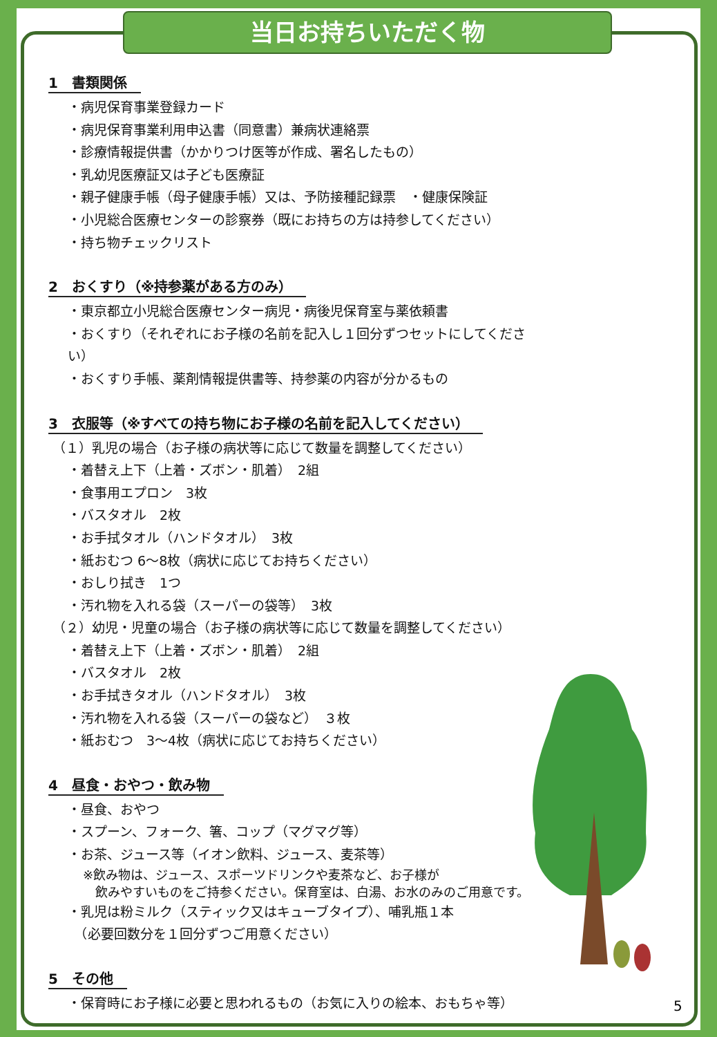当日お持ちいただく物
1　書類関係
・病児保育事業登録カード
・病児保育事業利用申込書（同意書）兼病状連絡票
・診療情報提供書（かかりつけ医等が作成、署名したもの）
・乳幼児医療証又は子ども医療証
・親子健康手帳（母子健康手帳）又は、予防接種記録票　・健康保険証
・小児総合医療センターの診察券（既にお持ちの方は持参してください）
・持ち物チェックリスト
2　おくすり（※持参薬がある方のみ）
・東京都立小児総合医療センター病児・病後児保育室与薬依頼書
・おくすり（それぞれにお子様の名前を記入し１回分ずつセットにしてください）
・おくすり手帳、薬剤情報提供書等、持参薬の内容が分かるもの
3　衣服等（※すべての持ち物にお子様の名前を記入してください）
（１）乳児の場合（お子様の病状等に応じて数量を調整してください）
・着替え上下（上着・ズボン・肌着）　2組
・食事用エプロン　3枚
・バスタオル　2枚
・お手拭タオル（ハンドタオル）　3枚
・紙おむつ 6～8枚（病状に応じてお持ちください）
・おしり拭き　1つ
・汚れ物を入れる袋（スーパーの袋等）　3枚
（２）幼児・児童の場合（お子様の病状等に応じて数量を調整してください）
・着替え上下（上着・ズボン・肌着）　2組
・バスタオル　2枚
・お手拭きタオル（ハンドタオル）　3枚
・汚れ物を入れる袋（スーパーの袋など）　３枚
・紙おむつ　3～4枚（病状に応じてお持ちください）
4　昼食・おやつ・飲み物
・昼食、おやつ
・スプーン、フォーク、箸、コップ（マグマグ等）
・お茶、ジュース等（イオン飲料、ジュース、麦茶等）
※飲み物は、ジュース、スポーツドリンクや麦茶など、お子様が
　飲みやすいものをご持参ください。保育室は、白湯、お水のみのご用意です。
・乳児は粉ミルク（スティック又はキューブタイプ）、哺乳瓶１本
　（必要回数分を１回分ずつご用意ください）
5　その他
・保育時にお子様に必要と思われるもの（お気に入りの絵本、おもちゃ等）
5